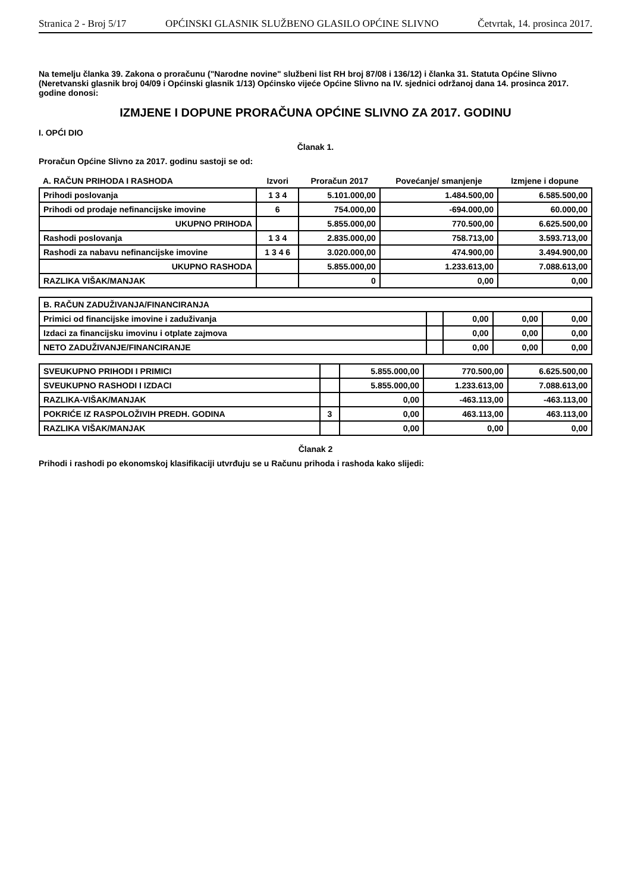Stranica 2 - Broj 5/17 OPĆINSKI GLASNIK SLUŽBENO GLASILO OPĆINE SLIVNO Četvrtak, 14. prosinca 2017.
Na temelju članka 39. Zakona o proračunu ("Narodne novine" službeni list RH broj 87/08 i 136/12) i članka 31. Statuta Općine Slivno (Neretvanski glasnik broj 04/09 i Općinski glasnik 1/13) Općinsko vijeće Općine Slivno na IV. sjednici održanoj dana 14. prosinca 2017. godine donosi:
IZMJENE I DOPUNE PRORAČUNA OPĆINE SLIVNO ZA 2017. GODINU
I. OPĆI DIO
Članak 1.
Proračun Općine Slivno za 2017. godinu sastoji se od:
| A. RAČUN PRIHODA I RASHODA | Izvori | Proračun 2017 | Povećanje/ smanjenje | Izmjene i dopune |
| --- | --- | --- | --- | --- |
| Prihodi poslovanja | 1 3 4 | 5.101.000,00 | 1.484.500,00 | 6.585.500,00 |
| Prihodi od prodaje nefinancijske imovine | 6 | 754.000,00 | -694.000,00 | 60.000,00 |
| UKUPNO PRIHODA | | 5.855.000,00 | 770.500,00 | 6.625.500,00 |
| Rashodi poslovanja | 1 3 4 | 2.835.000,00 | 758.713,00 | 3.593.713,00 |
| Rashodi za nabavu nefinancijske imovine | 1 3 4 6 | 3.020.000,00 | 474.900,00 | 3.494.900,00 |
| UKUPNO RASHODA | | 5.855.000,00 | 1.233.613,00 | 7.088.613,00 |
| RAZLIKA VIŠAK/MANJAK | | 0 | 0,00 | 0,00 |
| B. RAČUN ZADUŽIVANJA/FINANCIRANJA | | | | |
| Primici od financijske imovine i zaduživanja | | 0,00 | 0,00 | 0,00 |
| Izdaci za financijsku imovinu i otplate zajmova | | 0,00 | 0,00 | 0,00 |
| NETO ZADUŽIVANJE/FINANCIRANJE | | 0,00 | 0,00 | 0,00 |
| SVEUKUPNO PRIHODI I PRIMICI | | 5.855.000,00 | 770.500,00 | 6.625.500,00 |
| SVEUKUPNO RASHODI I IZDACI | | 5.855.000,00 | 1.233.613,00 | 7.088.613,00 |
| RAZLIKA-VIŠAK/MANJAK | | 0,00 | -463.113,00 | -463.113,00 |
| POKRIĆE IZ RASPOLOŽIVIH PREDH. GODINA | 3 | 0,00 | 463.113,00 | 463.113,00 |
| RAZLIKA VIŠAK/MANJAK | | 0,00 | 0,00 | 0,00 |
Članak 2
Prihodi i rashodi po ekonomskoj klasifikaciji utvrđuju se u Računu prihoda i rashoda kako slijedi: